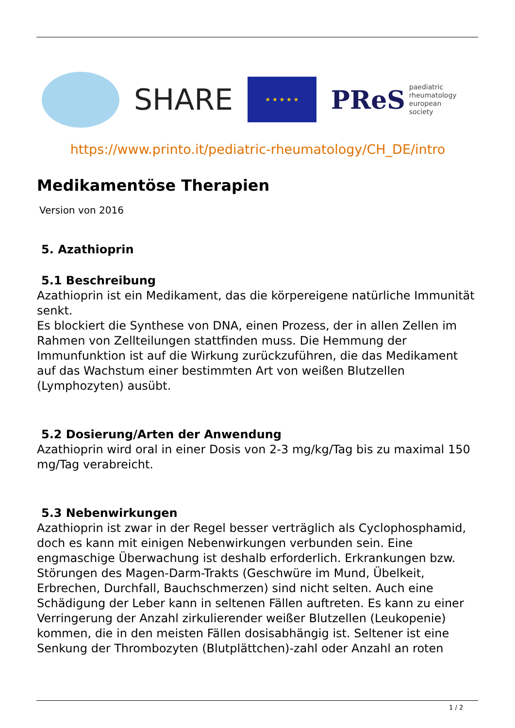SHARE
★ ★ ★ ★ ★
PReS paediatric
rheumatology
european
society
https://www.printo.it/pediatric-rheumatology/CH_DE/intro
Medikamentöse Therapien
Version von 2016
5. Azathioprin
5.1 Beschreibung
Azathioprin ist ein Medikament, das die körpereigene natürliche Immunität senkt.
Es blockiert die Synthese von DNA, einen Prozess, der in allen Zellen im Rahmen von Zellteilungen stattfinden muss. Die Hemmung der Immunfunktion ist auf die Wirkung zurückzuführen, die das Medikament auf das Wachstum einer bestimmten Art von weißen Blutzellen (Lymphozyten) ausübt.
5.2 Dosierung/Arten der Anwendung
Azathioprin wird oral in einer Dosis von 2-3 mg/kg/Tag bis zu maximal 150 mg/Tag verabreicht.
5.3 Nebenwirkungen
Azathioprin ist zwar in der Regel besser verträglich als Cyclophosphamid, doch es kann mit einigen Nebenwirkungen verbunden sein. Eine engmaschige Überwachung ist deshalb erforderlich. Erkrankungen bzw. Störungen des Magen-Darm-Trakts (Geschwüre im Mund, Übelkeit, Erbrechen, Durchfall, Bauchschmerzen) sind nicht selten. Auch eine Schädigung der Leber kann in seltenen Fällen auftreten. Es kann zu einer Verringerung der Anzahl zirkulierender weißer Blutzellen (Leukopenie) kommen, die in den meisten Fällen dosisabhängig ist. Seltener ist eine Senkung der Thrombozyten (Blutplättchen)-zahl oder Anzahl an roten
1 / 2